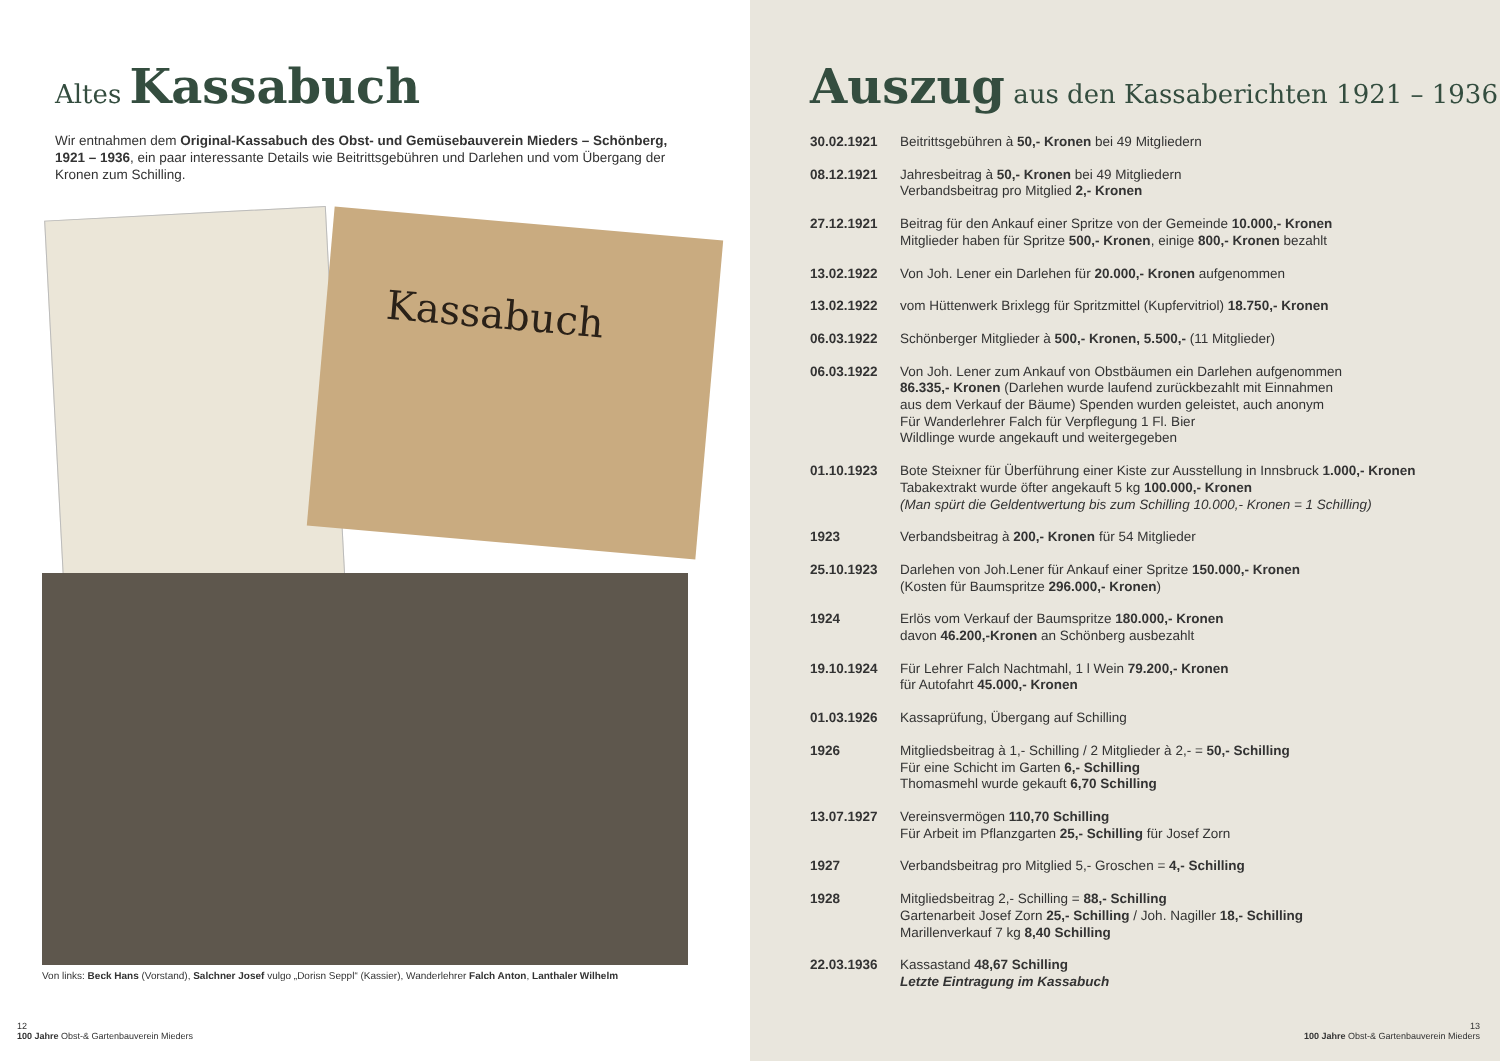Altes Kassabuch
Wir entnahmen dem Original-Kassabuch des Obst- und Gemüsebauverein Mieders – Schönberg, 1921 – 1936, ein paar interessante Details wie Beitrittsgebühren und Darlehen und vom Übergang der Kronen zum Schilling.
Kassabuch
Von links: Beck Hans (Vorstand), Salchner Josef vulgo „Dorisn Seppl“ (Kassier), Wanderlehrer Falch Anton, Lanthaler Wilhelm
12
100 Jahre Obst-& Gartenbauverein Mieders
Auszug aus den Kassaberichten 1921 – 1936
| 30.02.1921 | Beitrittsgebühren à 50,- Kronen bei 49 Mitgliedern |
| 08.12.1921 | Jahresbeitrag à 50,- Kronen bei 49 Mitgliedern Verbandsbeitrag pro Mitglied 2,- Kronen |
| 27.12.1921 | Beitrag für den Ankauf einer Spritze von der Gemeinde 10.000,- Kronen Mitglieder haben für Spritze 500,- Kronen , einige 800,- Kronen bezahlt |
| 13.02.1922 | Von Joh. Lener ein Darlehen für 20.000,- Kronen aufgenommen |
| 13.02.1922 | vom Hüttenwerk Brixlegg für Spritzmittel (Kupfervitriol) 18.750,- Kronen |
| 06.03.1922 | Schönberger Mitglieder à 500,- Kronen, 5.500,- (11 Mitglieder) |
| 06.03.1922 | Von Joh. Lener zum Ankauf von Obstbäumen ein Darlehen aufgenommen 86.335,- Kronen (Darlehen wurde laufend zurückbezahlt mit Einnahmen aus dem Verkauf der Bäume) Spenden wurden geleistet, auch anonym Für Wanderlehrer Falch für Verpflegung 1 Fl. Bier Wildlinge wurde angekauft und weitergegeben |
| 01.10.1923 | Bote Steixner für Überführung einer Kiste zur Ausstellung in Innsbruck 1.000,- Kronen Tabakextrakt wurde öfter angekauft 5 kg 100.000,- Kronen (Man spürt die Geldentwertung bis zum Schilling 10.000,- Kronen = 1 Schilling) |
| 1923 | Verbandsbeitrag à 200,- Kronen für 54 Mitglieder |
| 25.10.1923 | Darlehen von Joh.Lener für Ankauf einer Spritze 150.000,- Kronen (Kosten für Baumspritze 296.000,- Kronen ) |
| 1924 | Erlös vom Verkauf der Baumspritze 180.000,- Kronen davon 46.200,-Kronen an Schönberg ausbezahlt |
| 19.10.1924 | Für Lehrer Falch Nachtmahl, 1 l Wein 79.200,- Kronen für Autofahrt 45.000,- Kronen |
| 01.03.1926 | Kassaprüfung, Übergang auf Schilling |
| 1926 | Mitgliedsbeitrag à 1,- Schilling / 2 Mitglieder à 2,- = 50,- Schilling Für eine Schicht im Garten 6,- Schilling Thomasmehl wurde gekauft 6,70 Schilling |
| 13.07.1927 | Vereinsvermögen 110,70 Schilling Für Arbeit im Pflanzgarten 25,- Schilling für Josef Zorn |
| 1927 | Verbandsbeitrag pro Mitglied 5,- Groschen = 4,- Schilling |
| 1928 | Mitgliedsbeitrag 2,- Schilling = 88,- Schilling Gartenarbeit Josef Zorn 25,- Schilling / Joh. Nagiller 18,- Schilling Marillenverkauf 7 kg 8,40 Schilling |
| 22.03.1936 | Kassastand 48,67 Schilling Letzte Eintragung im Kassabuch |
13
100 Jahre Obst-& Gartenbauverein Mieders